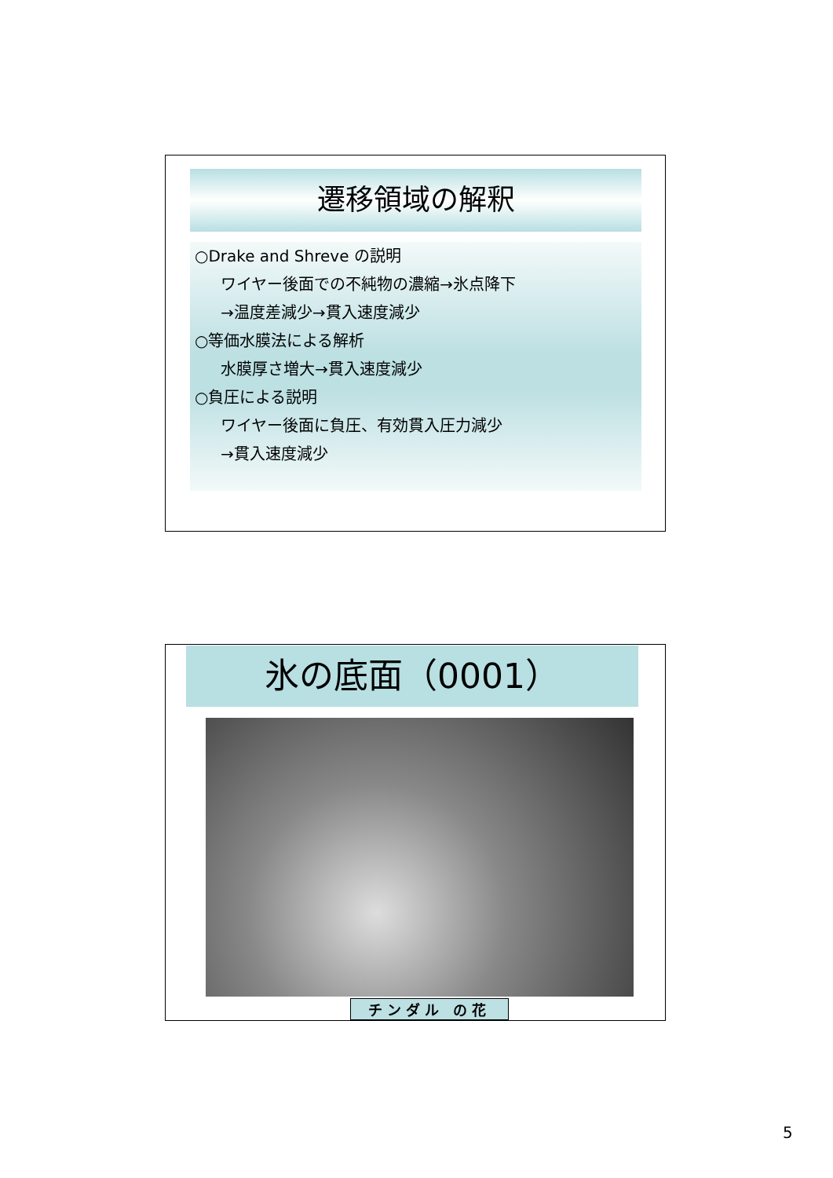遷移領域の解釈
○Drake and Shreve の説明
ワイヤー後面での不純物の濃縮→氷点降下
→温度差減少→貫入速度減少
○等価水膜法による解析
水膜厚さ増大→貫入速度減少
○負圧による説明
ワイヤー後面に負圧、有効貫入圧力減少
→貫入速度減少
氷の底面（0001）
チンダル の花
5